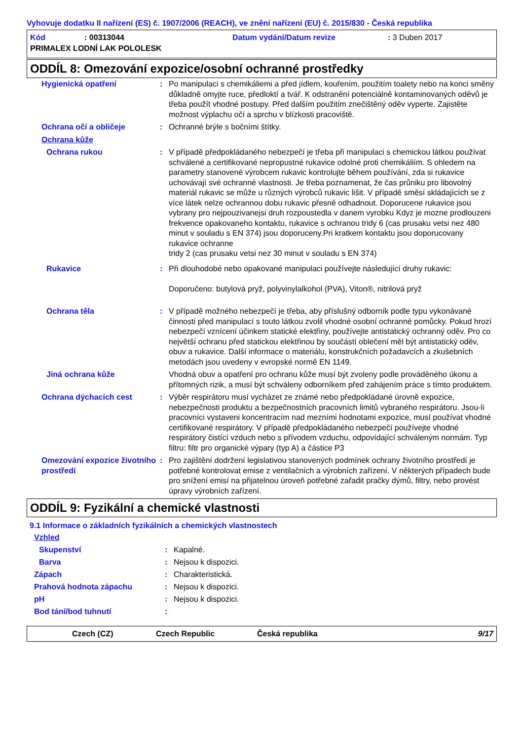Vyhovuje dodatku II nařízení (ES) č. 1907/2006 (REACH), ve znění nařízení (EU) č. 2015/830 - Česká republika
Kód: 00313044 Datum vydání/Datum revize: 3 Duben 2017
PRIMALEX LODNÍ LAK POLOLESK
ODDÍL 8: Omezování expozice/osobní ochranné prostředky
Hygienická opatření: Po manipulaci s chemikáliemi a před jídlem, kouřením, použitím toalety nebo na konci směny důkladně omyjte ruce, předloktí a tvář. K odstranění potenciálně kontaminovaných oděvů je třeba použít vhodné postupy. Před dalším použitím znečištěný oděv vyperte. Zajistěte možnost výplachu očí a sprchu v blízkosti pracoviště.
Ochrana očí a obličeje: Ochranné brýle s bočními štítky.
Ochrana kůže
Ochrana rukou: V případě předpokládaného nebezpečí je třeba při manipulaci s chemickou látkou používat schválené a certifikované nepropustné rukavice odolné proti chemikáliím. S ohledem na parametry stanovené výrobcem rukavic kontrolujte během používání, zda si rukavice uchovávají své ochranné vlastnosti. Je třeba poznamenat, že čas průniku pro libovolný materiál rukavic se může u různých výrobců rukavic lišit. V případě směsí skládajících se z více látek nelze ochrannou dobu rukavic přesně odhadnout. Doporucene rukavice jsou vybrany pro nejpouzivanejsi druh rozpoustedla v danem vyrobku Kdyz je mozne prodlouzeni frekvence opakovaneho kontaktu, rukavice s ochranou tridy 6 (cas prusaku vetsi nez 480 minut v souladu s EN 374) jsou doporuceny.Pri kratkem kontaktu jsou doporucovany rukavice ochranne
tridy 2 (cas prusaku vetsi nez 30 minut v souladu s EN 374)
Rukavice: Při dlouhodobé nebo opakované manipulaci používejte následující druhy rukavic:
Doporučeno: butylová pryž, polyvinylalkohol (PVA), Viton®, nitrilová pryž
Ochrana těla: V případě možného nebezpečí je třeba, aby příslušný odborník podle typu vykonávané činnosti před manipulací s touto látkou zvolil vhodné osobní ochranné pomůcky. Pokud hrozí nebezpečí vznícení účinkem statické elektřiny, používejte antistatický ochranný oděv. Pro co největší ochranu před statickou elektřinou by součástí oblečení měl být antistatický oděv, obuv a rukavice. Další informace o materiálu, konstrukčních požadavcích a zkušebních metodách jsou uvedeny v evropské normě EN 1149.
Jiná ochrana kůže Vhodná obuv a opatření pro ochranu kůže musí být zvoleny podle prováděného úkonu a přítomných rizik, a musí být schváleny odborníkem před zahájením práce s tímto produktem.
Ochrana dýchacích cest: Výběr respirátoru musí vycházet ze známé nebo předpokládané úrovně expozice, nebezpečnosti produktu a bezpečnostních pracovních limitů vybraného respirátoru. Jsou-li pracovníci vystaveni koncentracím nad mezními hodnotami expozice, musí používat vhodné certifikované respirátory. V případě předpokládaného nebezpečí používejte vhodné respirátory čistící vzduch nebo s přívodem vzduchu, odpovídající schváleným normám. Typ filtru: filtr pro organické výpary (typ A) a částice P3
Omezování expozice životního prostředí: Pro zajištění dodržení legislativou stanovených podmínek ochrany životního prostředí je potřebné kontrolovat emise z ventilačních a výrobních zařízení. V některých případech bude pro snížení emisí na přijatelnou úroveň potřebné zařadit pračky dýmů, filtry, nebo provést úpravy výrobních zařízení.
ODDÍL 9: Fyzikální a chemické vlastnosti
9.1 Informace o základních fyzikálních a chemických vlastnostech
Vzhled
Skupenství: Kapalné.
Barva: Nejsou k dispozici.
Zápach: Charakteristická.
Prahová hodnota zápachu: Nejsou k dispozici.
pH: Nejsou k dispozici.
Bod tání/bod tuhnutí:
Czech (CZ) Czech Republic Česká republika 9/17